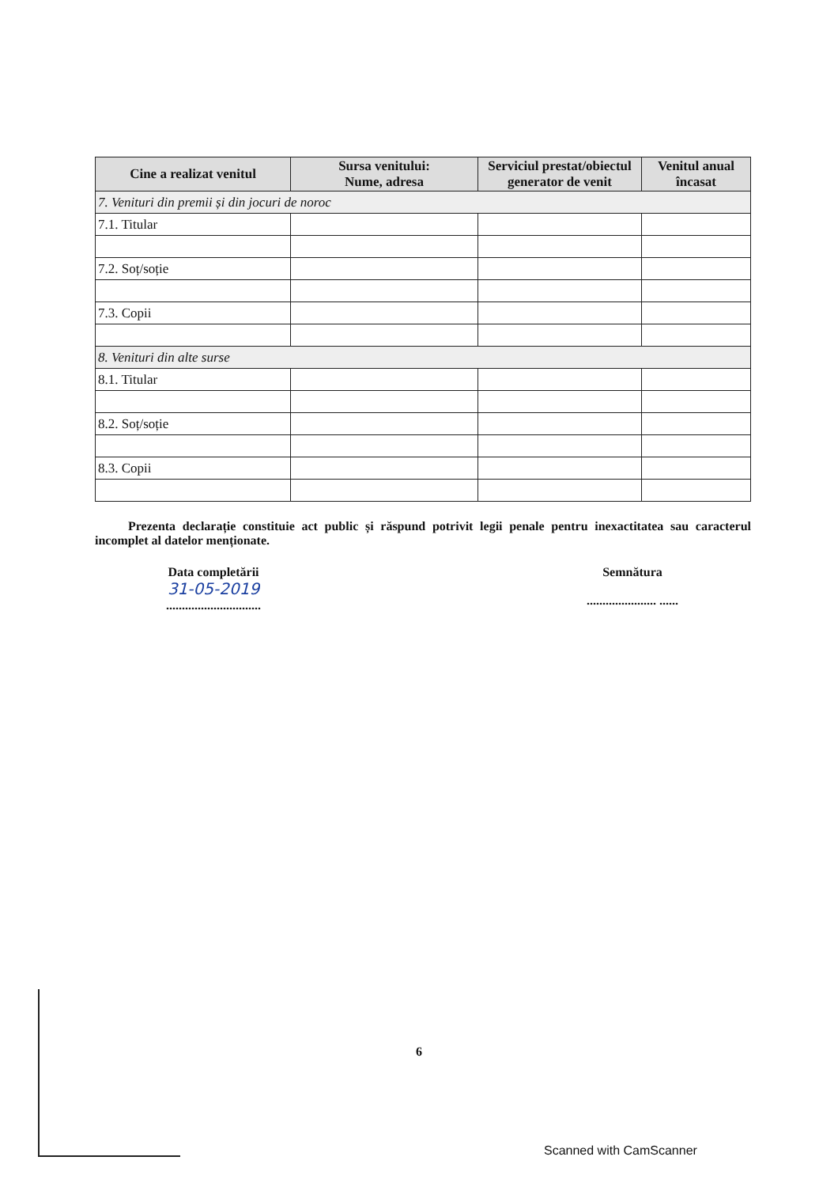| Cine a realizat venitul | Sursa venitului: Nume, adresa | Serviciul prestat/obiectul generator de venit | Venitul anual încasat |
| --- | --- | --- | --- |
| 7. Venituri din premii și din jocuri de noroc | | | |
| 7.1. Titular | | | |
| 7.2. Soț/soție | | | |
| 7.3. Copii | | | |
| 8. Venituri din alte surse | | | |
| 8.1. Titular | | | |
| 8.2. Soț/soție | | | |
| 8.3. Copii | | | |
Prezenta declarație constituie act public și răspund potrivit legii penale pentru inexactitatea sau caracterul incomplet al datelor menționate.
Data completării
31-05-2019
..............................
Semnătura
...................... ......
6
Scanned with CamScanner